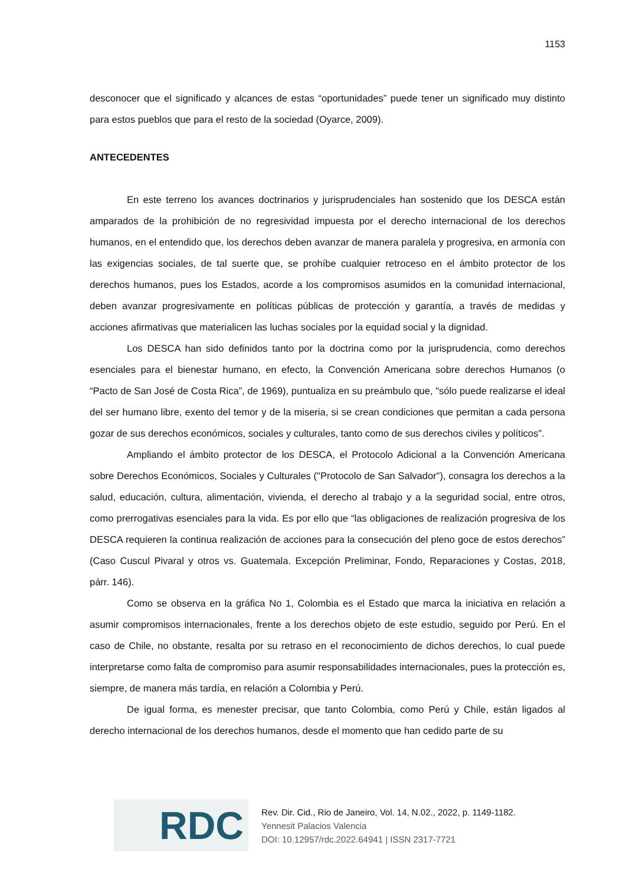1153
desconocer que el significado y alcances de estas “oportunidades” puede tener un significado muy distinto para estos pueblos que para el resto de la sociedad (Oyarce, 2009).
ANTECEDENTES
En este terreno los avances doctrinarios y jurisprudenciales han sostenido que los DESCA están amparados de la prohibición de no regresividad impuesta por el derecho internacional de los derechos humanos, en el entendido que, los derechos deben avanzar de manera paralela y progresiva, en armonía con las exigencias sociales, de tal suerte que, se prohíbe cualquier retroceso en el ámbito protector de los derechos humanos, pues los Estados, acorde a los compromisos asumidos en la comunidad internacional, deben avanzar progresivamente en políticas públicas de protección y garantía, a través de medidas y acciones afirmativas que materialicen las luchas sociales por la equidad social y la dignidad.
Los DESCA han sido definidos tanto por la doctrina como por la jurisprudencia, como derechos esenciales para el bienestar humano, en efecto, la Convención Americana sobre derechos Humanos (o “Pacto de San José de Costa Rica”, de 1969), puntualiza en su preámbulo que, "sólo puede realizarse el ideal del ser humano libre, exento del temor y de la miseria, si se crean condiciones que permitan a cada persona gozar de sus derechos económicos, sociales y culturales, tanto como de sus derechos civiles y políticos".
Ampliando el ámbito protector de los DESCA, el Protocolo Adicional a la Convención Americana sobre Derechos Económicos, Sociales y Culturales ("Protocolo de San Salvador"), consagra los derechos a la salud, educación, cultura, alimentación, vivienda, el derecho al trabajo y a la seguridad social, entre otros, como prerrogativas esenciales para la vida. Es por ello que “las obligaciones de realización progresiva de los DESCA requieren la continua realización de acciones para la consecución del pleno goce de estos derechos” (Caso Cuscul Pivaral y otros vs. Guatemala. Excepción Preliminar, Fondo, Reparaciones y Costas, 2018, párr. 146).
Como se observa en la gráfica No 1, Colombia es el Estado que marca la iniciativa en relación a asumir compromisos internacionales, frente a los derechos objeto de este estudio, seguido por Perú. En el caso de Chile, no obstante, resalta por su retraso en el reconocimiento de dichos derechos, lo cual puede interpretarse como falta de compromiso para asumir responsabilidades internacionales, pues la protección es, siempre, de manera más tardía, en relación a Colombia y Perú.
De igual forma, es menester precisar, que tanto Colombia, como Perú y Chile, están ligados al derecho internacional de los derechos humanos, desde el momento que han cedido parte de su
RDC
Rev. Dir. Cid., Rio de Janeiro, Vol. 14, N.02., 2022, p. 1149-1182.
Yennesit Palacios Valencia
DOI: 10.12957/rdc.2022.64941 | ISSN 2317-7721